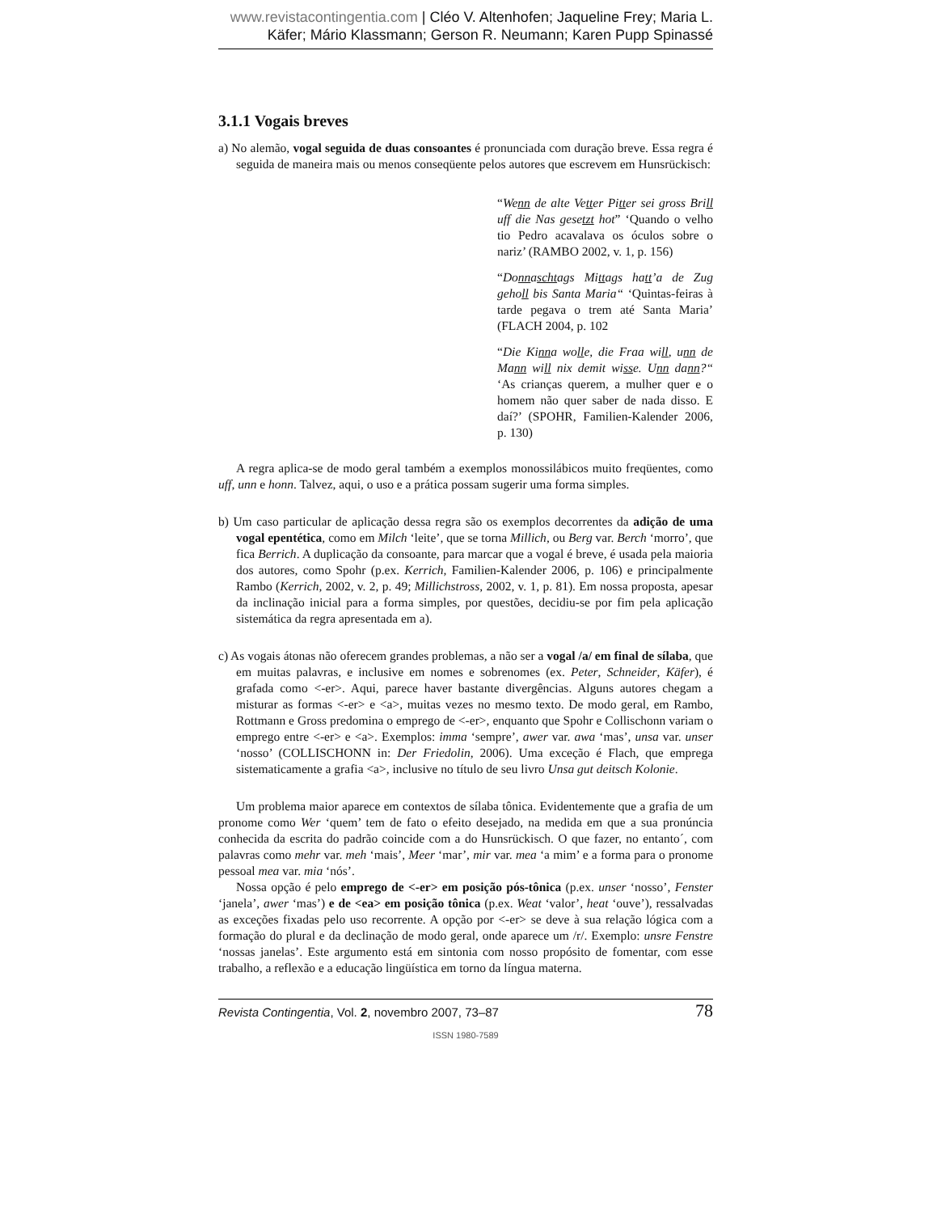www.revistacontingentia.com | Cléo V. Altenhofen; Jaqueline Frey; Maria L. Käfer; Mário Klassmann; Gerson R. Neumann; Karen Pupp Spinassé
3.1.1 Vogais breves
a) No alemão, vogal seguida de duas consoantes é pronunciada com duração breve. Essa regra é seguida de maneira mais ou menos conseqüente pelos autores que escrevem em Hunsrückisch:
“Wenn de alte Vetter Pitter sei gross Brill uff die Nas gesetzt hot” ‘Quando o velho tio Pedro acavalava os óculos sobre o nariz’ (RAMBO 2002, v. 1, p. 156)
“Donnaschtags Mittags hatt’a de Zug geholl bis Santa Maria“ ‘Quintas-feiras à tarde pegava o trem até Santa Maria’ (FLACH 2004, p. 102
“Die Kinna wolle, die Fraa will, unn de Mann will nix demit wisse. Unn dann?“ ‘As crianças querem, a mulher quer e o homem não quer saber de nada disso. E daí?’ (SPOHR, Familien-Kalender 2006, p. 130)
A regra aplica-se de modo geral também a exemplos monossilábicos muito freqüentes, como uff, unn e honn. Talvez, aqui, o uso e a prática possam sugerir uma forma simples.
b) Um caso particular de aplicação dessa regra são os exemplos decorrentes da adição de uma vogal epentética, como em Milch ‘leite’, que se torna Millich, ou Berg var. Berch ‘morro’, que fica Berrich. A duplicação da consoante, para marcar que a vogal é breve, é usada pela maioria dos autores, como Spohr (p.ex. Kerrich, Familien-Kalender 2006, p. 106) e principalmente Rambo (Kerrich, 2002, v. 2, p. 49; Millichstross, 2002, v. 1, p. 81). Em nossa proposta, apesar da inclinação inicial para a forma simples, por questões, decidiu-se por fim pela aplicação sistemática da regra apresentada em a).
c) As vogais átonas não oferecem grandes problemas, a não ser a vogal /a/ em final de sílaba, que em muitas palavras, e inclusive em nomes e sobrenomes (ex. Peter, Schneider, Käfer), é grafada como <-er>. Aqui, parece haver bastante divergências. Alguns autores chegam a misturar as formas <-er> e <a>, muitas vezes no mesmo texto. De modo geral, em Rambo, Rottmann e Gross predomina o emprego de <-er>, enquanto que Spohr e Collischonn variam o emprego entre <-er> e <a>. Exemplos: imma ‘sempre’, awer var. awa ‘mas’, unsa var. unser ‘nosso’ (COLLISCHONN in: Der Friedolin, 2006). Uma exceção é Flach, que emprega sistematicamente a grafia <a>, inclusive no título de seu livro Unsa gut deitsch Kolonie.
Um problema maior aparece em contextos de sílaba tônica. Evidentemente que a grafia de um pronome como Wer ‘quem’ tem de fato o efeito desejado, na medida em que a sua pronúncia conhecida da escrita do padrão coincide com a do Hunsrückisch. O que fazer, no entanto´, com palavras como mehr var. meh ‘mais’, Meer ‘mar’, mir var. mea ‘a mim’ e a forma para o pronome pessoal mea var. mia ‘nós’.
Nossa opção é pelo emprego de <-er> em posição pós-tônica (p.ex. unser ‘nosso’, Fenster ‘janela’, awer ‘mas’) e de <ea> em posição tônica (p.ex. Weat ‘valor’, heat ‘ouve’), ressalvadas as exceções fixadas pelo uso recorrente. A opção por <-er> se deve à sua relação lógica com a formação do plural e da declinação de modo geral, onde aparece um /r/. Exemplo: unsre Fenstre ‘nossas janelas’. Este argumento está em sintonia com nosso propósito de fomentar, com esse trabalho, a reflexão e a educação lingüística em torno da língua materna.
Revista Contingentia, Vol. 2, novembro 2007, 73–87 78
ISSN 1980-7589